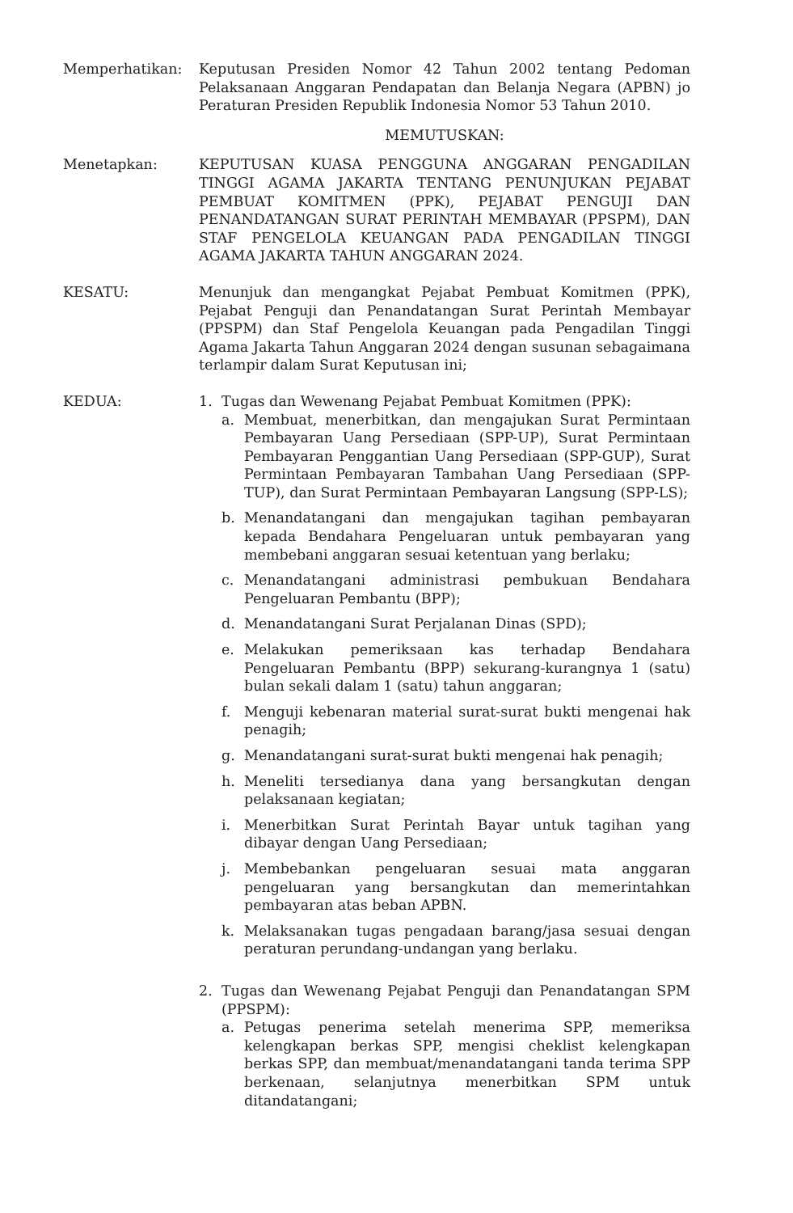Memperhatikan: Keputusan Presiden Nomor 42 Tahun 2002 tentang Pedoman Pelaksanaan Anggaran Pendapatan dan Belanja Negara (APBN) jo Peraturan Presiden Republik Indonesia Nomor 53 Tahun 2010.
MEMUTUSKAN:
Menetapkan: KEPUTUSAN KUASA PENGGUNA ANGGARAN PENGADILAN TINGGI AGAMA JAKARTA TENTANG PENUNJUKAN PEJABAT PEMBUAT KOMITMEN (PPK), PEJABAT PENGUJI DAN PENANDATANGAN SURAT PERINTAH MEMBAYAR (PPSPM), DAN STAF PENGELOLA KEUANGAN PADA PENGADILAN TINGGI AGAMA JAKARTA TAHUN ANGGARAN 2024.
KESATU: Menunjuk dan mengangkat Pejabat Pembuat Komitmen (PPK), Pejabat Penguji dan Penandatangan Surat Perintah Membayar (PPSPM) dan Staf Pengelola Keuangan pada Pengadilan Tinggi Agama Jakarta Tahun Anggaran 2024 dengan susunan sebagaimana terlampir dalam Surat Keputusan ini;
KEDUA: 1. Tugas dan Wewenang Pejabat Pembuat Komitmen (PPK):
a. Membuat, menerbitkan, dan mengajukan Surat Permintaan Pembayaran Uang Persediaan (SPP-UP), Surat Permintaan Pembayaran Penggantian Uang Persediaan (SPP-GUP), Surat Permintaan Pembayaran Tambahan Uang Persediaan (SPP-TUP), dan Surat Permintaan Pembayaran Langsung (SPP-LS);
b. Menandatangani dan mengajukan tagihan pembayaran kepada Bendahara Pengeluaran untuk pembayaran yang membebani anggaran sesuai ketentuan yang berlaku;
c. Menandatangani administrasi pembukuan Bendahara Pengeluaran Pembantu (BPP);
d. Menandatangani Surat Perjalanan Dinas (SPD);
e. Melakukan pemeriksaan kas terhadap Bendahara Pengeluaran Pembantu (BPP) sekurang-kurangnya 1 (satu) bulan sekali dalam 1 (satu) tahun anggaran;
f. Menguji kebenaran material surat-surat bukti mengenai hak penagih;
g. Menandatangani surat-surat bukti mengenai hak penagih;
h. Meneliti tersedianya dana yang bersangkutan dengan pelaksanaan kegiatan;
i. Menerbitkan Surat Perintah Bayar untuk tagihan yang dibayar dengan Uang Persediaan;
j. Membebankan pengeluaran sesuai mata anggaran pengeluaran yang bersangkutan dan memerintahkan pembayaran atas beban APBN.
k. Melaksanakan tugas pengadaan barang/jasa sesuai dengan peraturan perundang-undangan yang berlaku.
2. Tugas dan Wewenang Pejabat Penguji dan Penandatangan SPM (PPSPM):
a. Petugas penerima setelah menerima SPP, memeriksa kelengkapan berkas SPP, mengisi cheklist kelengkapan berkas SPP, dan membuat/menandatangani tanda terima SPP berkenaan, selanjutnya menerbitkan SPM untuk ditandatangani;